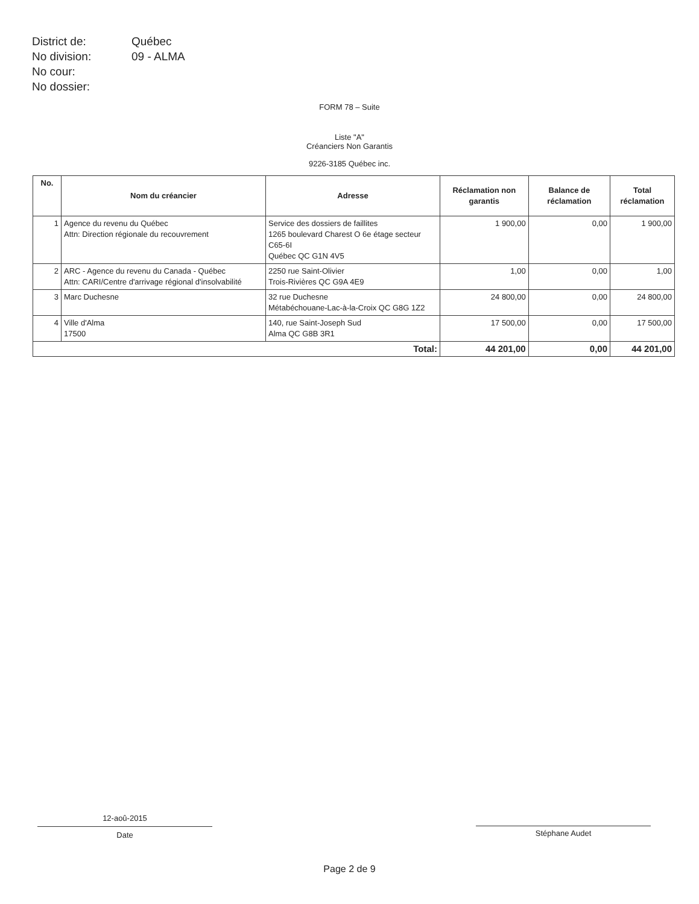| District de: | Québec |
| No division: | 09 - ALMA |
| No cour: | |
| No dossier: | |
FORM 78 – Suite
Liste "A"
Créanciers Non Garantis
9226-3185 Québec inc.
| No. | Nom du créancier | Adresse | Réclamation non garantis | Balance de réclamation | Total réclamation |
| --- | --- | --- | --- | --- | --- |
| 1 | Agence du revenu du Québec Attn: Direction régionale du recouvrement | Service des dossiers de faillites 1265 boulevard Charest O 6e étage secteur C65-6I Québec QC G1N 4V5 | 1 900,00 | 0,00 | 1 900,00 |
| 2 | ARC - Agence du revenu du Canada - Québec Attn: CARI/Centre d'arrivage régional d'insolvabilité | 2250 rue Saint-Olivier Trois-Rivières QC G9A 4E9 | 1,00 | 0,00 | 1,00 |
| 3 | Marc Duchesne | 32 rue Duchesne Métabéchouane-Lac-à-la-Croix QC G8G 1Z2 | 24 800,00 | 0,00 | 24 800,00 |
| 4 | Ville d'Alma 17500 | 140, rue Saint-Joseph Sud Alma QC G8B 3R1 | 17 500,00 | 0,00 | 17 500,00 |
| Total: | | | 44 201,00 | 0,00 | 44 201,00 |
12-aoû-2015
Date
Stéphane Audet
Page 2 de 9